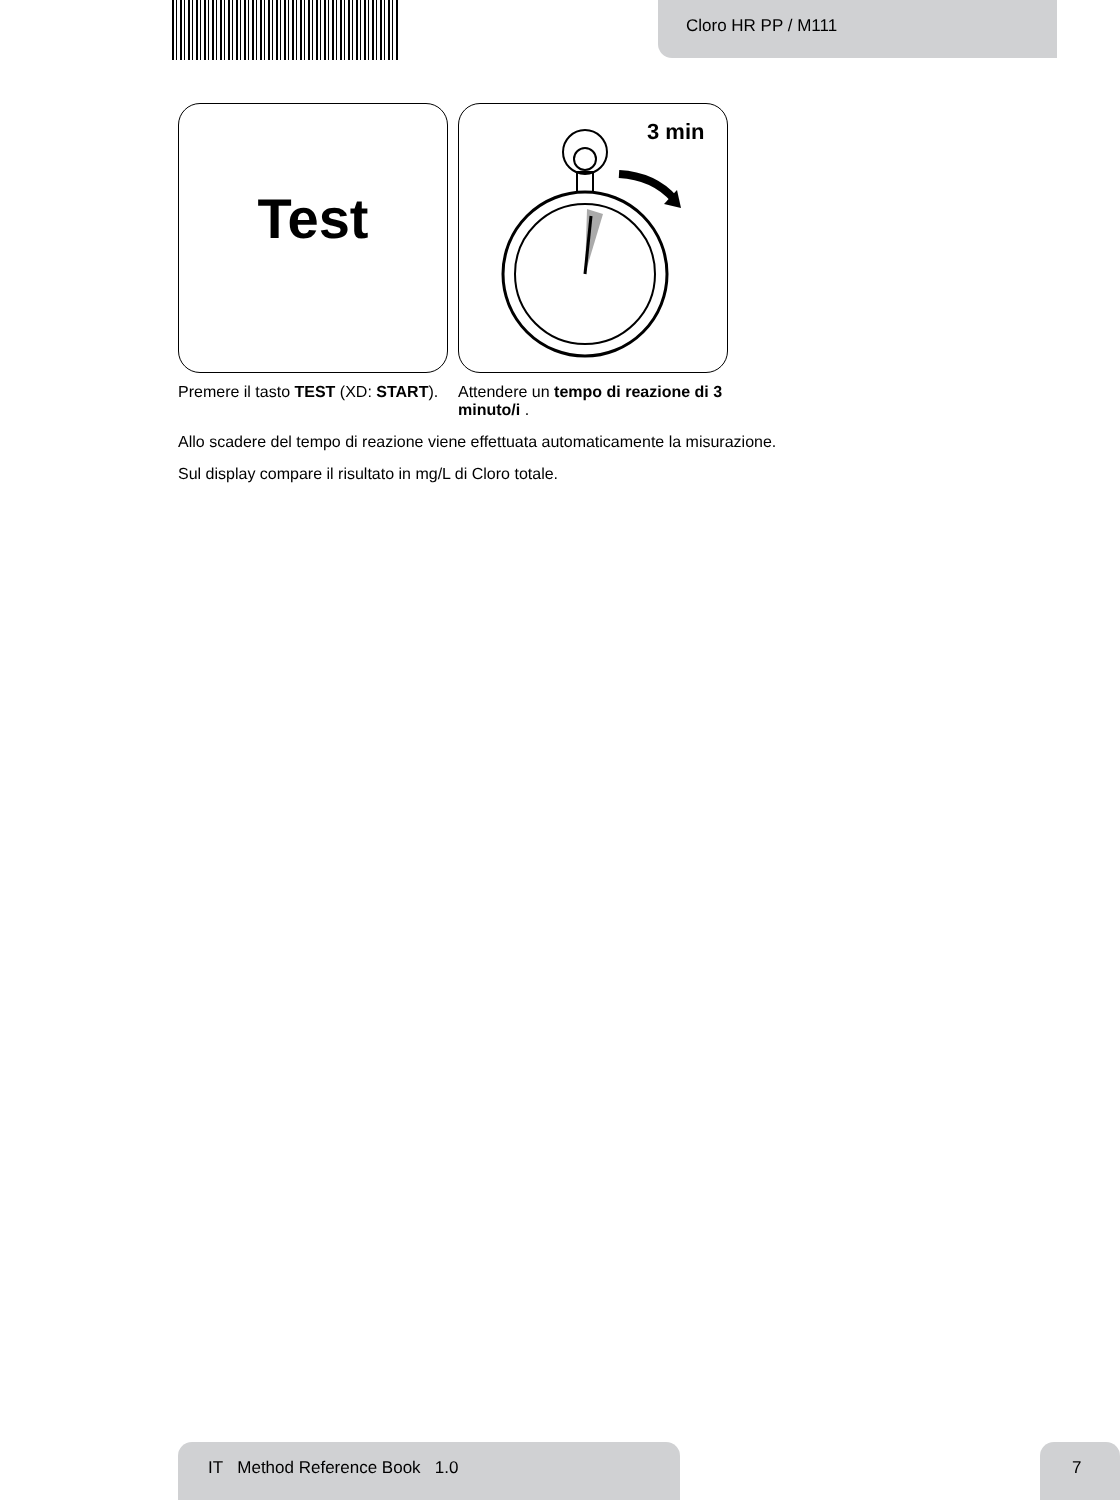Cloro HR PP / M111
Test
3 min
Premere il tasto TEST (XD: START).
Attendere un tempo di reazione di 3 minuto/i .
Allo scadere del tempo di reazione viene effettuata automaticamente la misurazione.
Sul display compare il risultato in mg/L di Cloro totale.
IT Method Reference Book 1.0 7